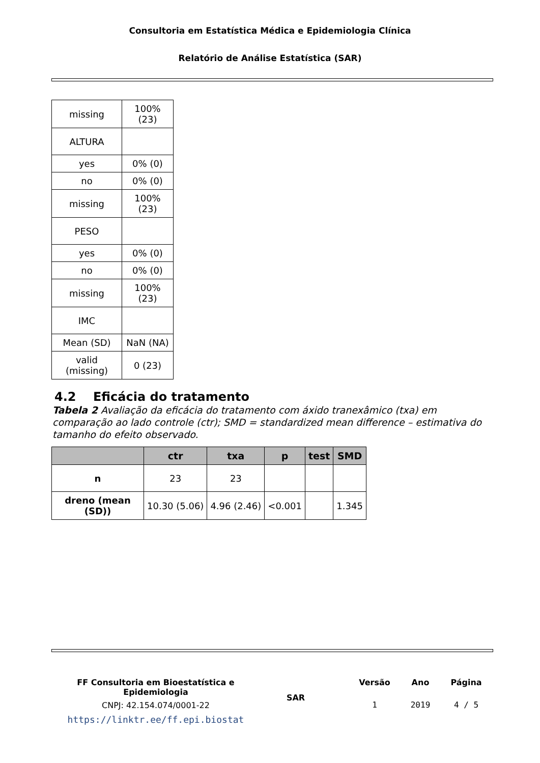Consultoria em Estatística Médica e Epidemiologia Clínica
Relatório de Análise Estatística (SAR)
| missing | 100% (23) |
| ALTURA | |
| yes | 0% (0) |
| no | 0% (0) |
| missing | 100% (23) |
| PESO | |
| yes | 0% (0) |
| no | 0% (0) |
| missing | 100% (23) |
| IMC | |
| Mean (SD) | NaN (NA) |
| valid (missing) | 0 (23) |
4.2 Eficácia do tratamento
Tabela 2 Avaliação da eficácia do tratamento com áxido tranexâmico (txa) em comparação ao lado controle (ctr); SMD = standardized mean difference – estimativa do tamanho do efeito observado.
| | ctr | txa | p | test | SMD |
| --- | --- | --- | --- | --- | --- |
| n | 23 | 23 | | | |
| dreno (mean (SD)) | 10.30 (5.06) | 4.96 (2.46) | <0.001 | | 1.345 |
FF Consultoria em Bioestatística e Epidemiologia
CNPJ: 42.154.074/0001-22
https://linktr.ee/ff.epi.biostat
SAR
Versão
1
Ano
2019
Página
4 / 5